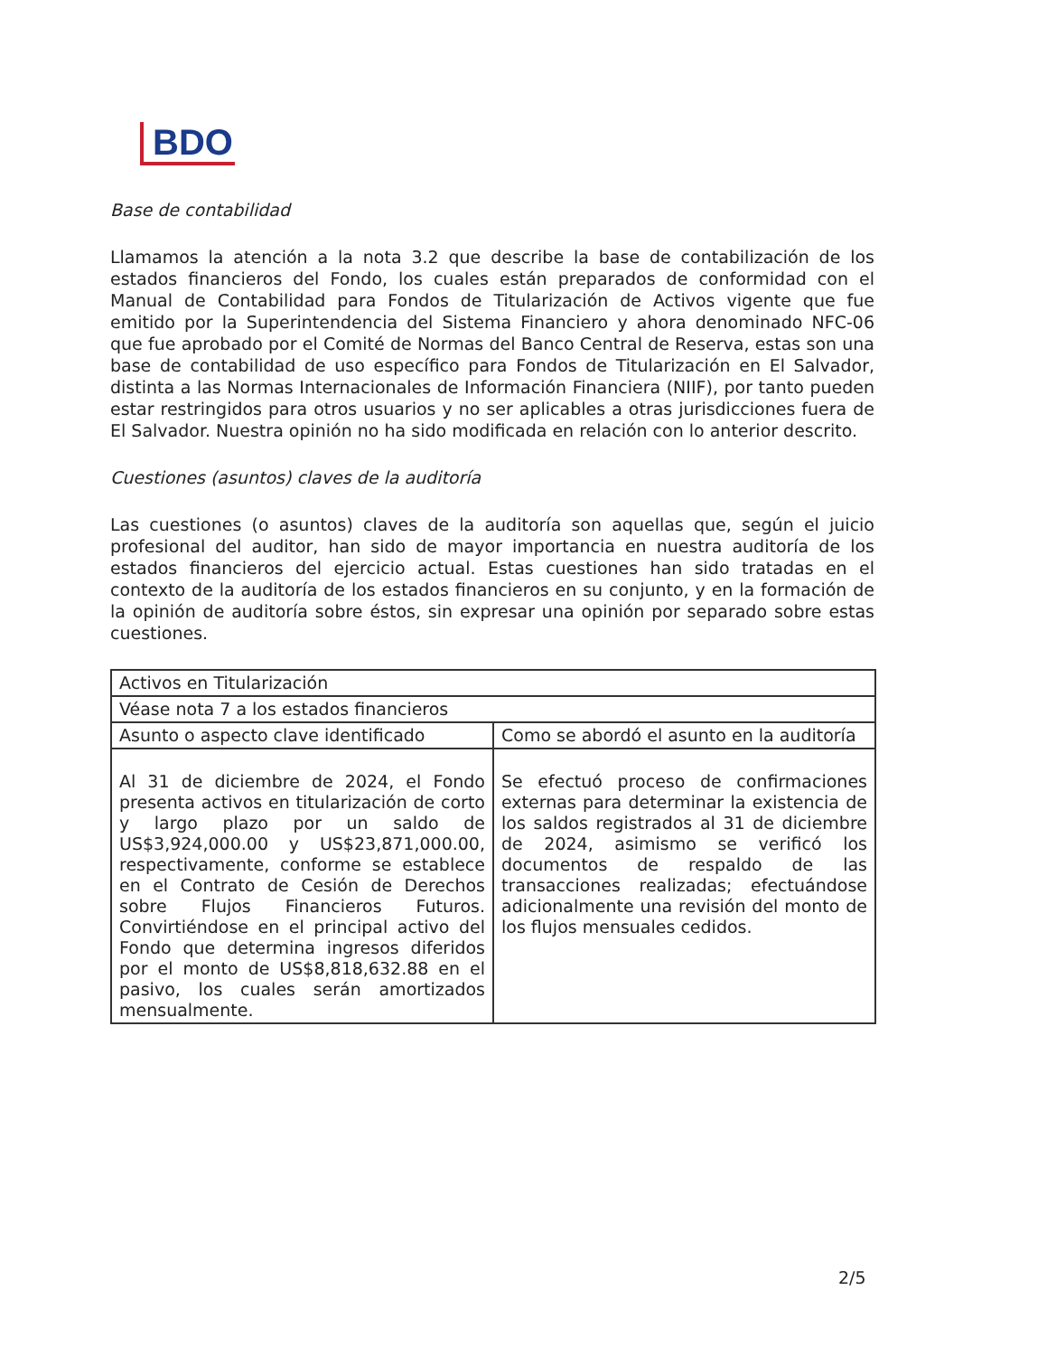BDO
Base de contabilidad
Llamamos la atención a la nota 3.2 que describe la base de contabilización de los estados financieros del Fondo, los cuales están preparados de conformidad con el Manual de Contabilidad para Fondos de Titularización de Activos vigente que fue emitido por la Superintendencia del Sistema Financiero y ahora denominado NFC-06 que fue aprobado por el Comité de Normas del Banco Central de Reserva, estas son una base de contabilidad de uso específico para Fondos de Titularización en El Salvador, distinta a las Normas Internacionales de Información Financiera (NIIF), por tanto pueden estar restringidos para otros usuarios y no ser aplicables a otras jurisdicciones fuera de El Salvador. Nuestra opinión no ha sido modificada en relación con lo anterior descrito.
Cuestiones (asuntos) claves de la auditoría
Las cuestiones (o asuntos) claves de la auditoría son aquellas que, según el juicio profesional del auditor, han sido de mayor importancia en nuestra auditoría de los estados financieros del ejercicio actual. Estas cuestiones han sido tratadas en el contexto de la auditoría de los estados financieros en su conjunto, y en la formación de la opinión de auditoría sobre éstos, sin expresar una opinión por separado sobre estas cuestiones.
| Activos en Titularización | |
| Véase nota 7 a los estados financieros | |
| Asunto o aspecto clave identificado | Como se abordó el asunto en la auditoría |
| Al 31 de diciembre de 2024, el Fondo presenta activos en titularización de corto y largo plazo por un saldo de US$3,924,000.00 y US$23,871,000.00, respectivamente, conforme se establece en el Contrato de Cesión de Derechos sobre Flujos Financieros Futuros. Convirtiéndose en el principal activo del Fondo que determina ingresos diferidos por el monto de US$8,818,632.88 en el pasivo, los cuales serán amortizados mensualmente. | Se efectuó proceso de confirmaciones externas para determinar la existencia de los saldos registrados al 31 de diciembre de 2024, asimismo se verificó los documentos de respaldo de las transacciones realizadas; efectuándose adicionalmente una revisión del monto de los flujos mensuales cedidos. |
2/5